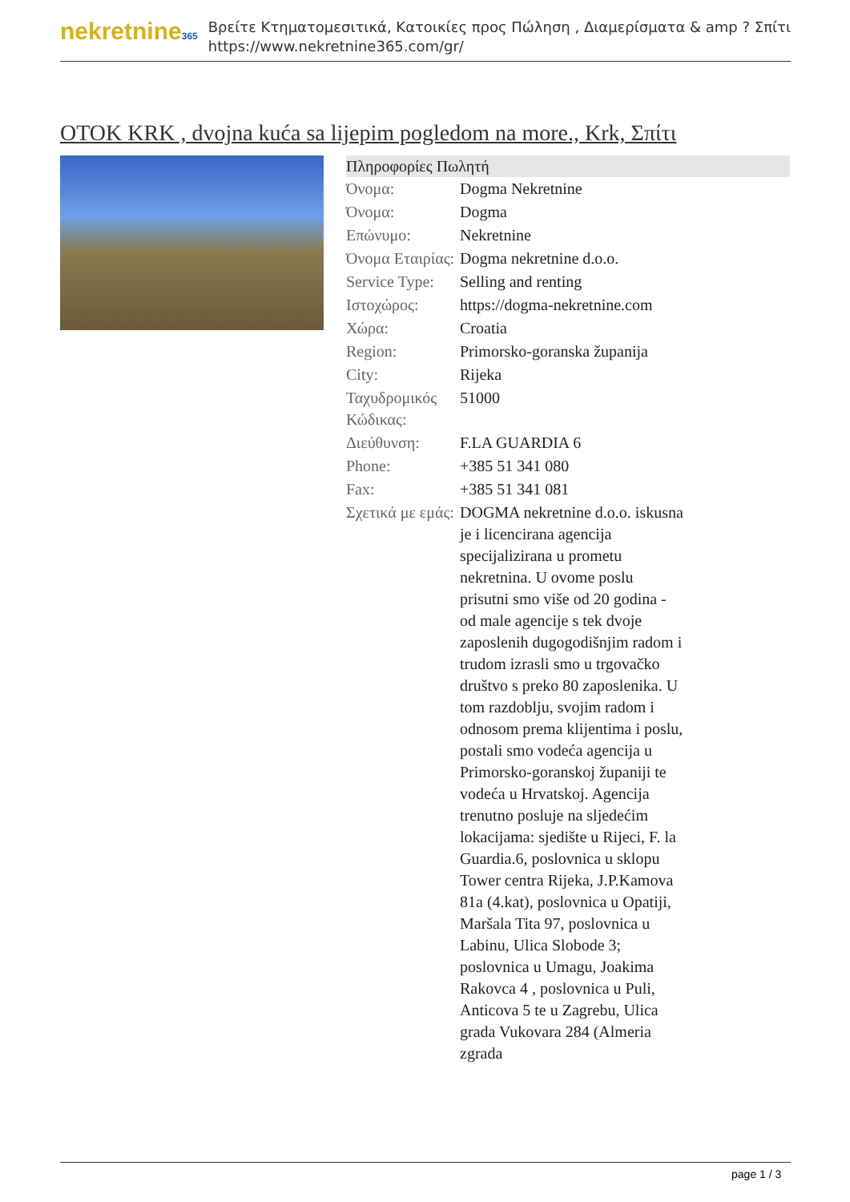nekretnine365
Βρείτε Κτηματομεσιτικά, Κατοικίες προς Πώληση , Διαμερίσματα & amp ? Σπίτι
https://www.nekretnine365.com/gr/
OTOK KRK , dvojna kuća sa lijepim pogledom na more., Krk, Σπίτι
| Πληροφορίες Πωλητή | | |
| --- | --- | --- |
| Όνομα: | Dogma Nekretnine | |
| Όνομα: | Dogma | |
| Επώνυμο: | Nekretnine | |
| Όνομα Εταιρίας: | Dogma nekretnine d.o.o. | |
| Service Type: | Selling and renting | |
| Ιστοχώρος: | https://dogma-nekretnine.com | |
| Χώρα: | Croatia | |
| Region: | Primorsko-goranska županija | |
| City: | Rijeka | |
| Ταχυδρομικός Κώδικας: | 51000 | |
| Διεύθυνση: | F.LA GUARDIA 6 | |
| Phone: | +385 51 341 080 | |
| Fax: | +385 51 341 081 | |
| Σχετικά με εμάς: | DOGMA nekretnine d.o.o. iskusna je i licencirana agencija specijalizirana u prometu nekretnina. U ovome poslu prisutni smo više od 20 godina - od male agencije s tek dvoje zaposlenih dugogodišnjim radom i trudom izrasli smo u trgovačko društvo s preko 80 zaposlenika. U tom razdoblju, svojim radom i odnosom prema klijentima i poslu, postali smo vodeća agencija u Primorsko-goranskoj županiji te vodeća u Hrvatskoj. Agencija trenutno posluje na sljedećim lokacijama: sjedište u Rijeci, F. la Guardia.6, poslovnica u sklopu Tower centra Rijeka, J.P.Kamova 81a (4.kat), poslovnica u Opatiji, Maršala Tita 97, poslovnica u Labinu, Ulica Slobode 3; poslovnica u Umagu, Joakima Rakovca 4 , poslovnica u Puli, Anticova 5 te u Zagrebu, Ulica grada Vukovara 284 (Almeria zgrada | |
page 1 / 3